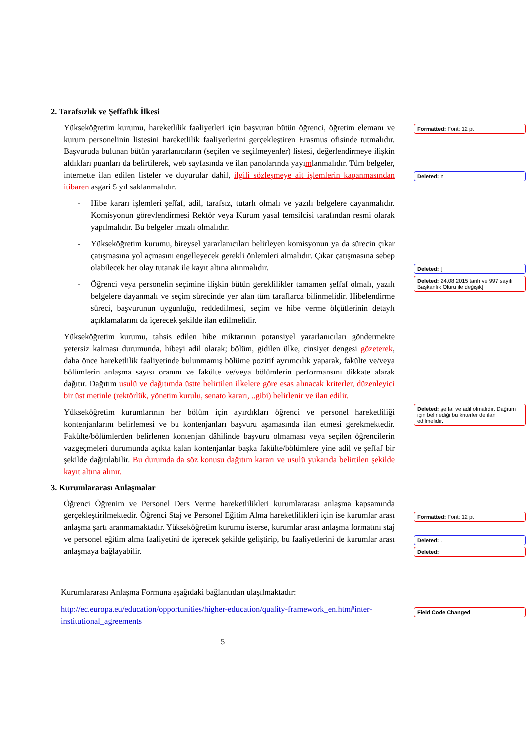2. Tarafsızlık ve Şeffaflık İlkesi
Yükseköğretim kurumu, hareketlilik faaliyetleri için başvuran bütün öğrenci, öğretim elemanı ve kurum personelinin listesini hareketlilik faaliyetlerini gerçekleştiren Erasmus ofisinde tutmalıdır. Başvuruda bulunan bütün yararlanıcıların (seçilen ve seçilmeyenler) listesi, değerlendirmeye ilişkin aldıkları puanları da belirtilerek, web sayfasında ve ilan panolarında yayımlanmalıdır. Tüm belgeler, internette ilan edilen listeler ve duyurular dahil, ilgili sözleşmeye ait işlemlerin kapanmasından itibaren asgari 5 yıl saklanmalıdır.
- Hibe kararı işlemleri şeffaf, adil, tarafsız, tutarlı olmalı ve yazılı belgelere dayanmalıdır. Komisyonun görevlendirmesi Rektör veya Kurum yasal temsilcisi tarafından resmi olarak yapılmalıdır. Bu belgeler imzalı olmalıdır.
- Yükseköğretim kurumu, bireysel yararlanıcıları belirleyen komisyonun ya da sürecin çıkar çatışmasına yol açmasını engelleyecek gerekli önlemleri almalıdır. Çıkar çatışmasına sebep olabilecek her olay tutanak ile kayıt altına alınmalıdır.
- Öğrenci veya personelin seçimine ilişkin bütün gereklilikler tamamen şeffaf olmalı, yazılı belgelere dayanmalı ve seçim sürecinde yer alan tüm taraflarca bilinmelidir. Hibelendirme süreci, başvurunun uygunluğu, reddedilmesi, seçim ve hibe verme ölçütlerinin detaylı açıklamalarını da içerecek şekilde ilan edilmelidir.
Yükseköğretim kurumu, tahsis edilen hibe miktarının potansiyel yararlanıcıları göndermekte yetersiz kalması durumunda, hibeyi adil olarak; bölüm, gidilen ülke, cinsiyet dengesi gözeterek, daha önce hareketlilik faaliyetinde bulunmamış bölüme pozitif ayrımcılık yaparak, fakülte ve/veya bölümlerin anlaşma sayısı oranını ve fakülte ve/veya bölümlerin performansını dikkate alarak dağıtır. Dağıtım usulü ve dağıtımda üstte belirtilen ilkelere göre esas alınacak kriterler, düzenleyici bir üst metinle (rektörlük, yönetim kurulu, senato kararı, ..gibi) belirlenir ve ilan edilir.
Yükseköğretim kurumlarının her bölüm için ayırdıkları öğrenci ve personel hareketliliği kontenjanlarını belirlemesi ve bu kontenjanları başvuru aşamasında ilan etmesi gerekmektedir. Fakülte/bölümlerden belirlenen kontenjan dâhilinde başvuru olmaması veya seçilen öğrencilerin vazgeçmeleri durumunda açıkta kalan kontenjanlar başka fakülte/bölümlere yine adil ve şeffaf bir şekilde dağıtılabilir. Bu durumda da söz konusu dağıtım kararı ve usulü yukarıda belirtilen şekilde kayıt altına alınır.
3. Kurumlararası Anlaşmalar
Öğrenci Öğrenim ve Personel Ders Verme hareketlilikleri kurumlararası anlaşma kapsamında gerçekleştirilmektedir. Öğrenci Staj ve Personel Eğitim Alma hareketlilikleri için ise kurumlar arası anlaşma şartı aranmamaktadır. Yükseköğretim kurumu isterse, kurumlar arası anlaşma formatını staj ve personel eğitim alma faaliyetini de içerecek şekilde geliştirip, bu faaliyetlerini de kurumlar arası anlaşmaya bağlayabilir.
Kurumlararası Anlaşma Formuna aşağıdaki bağlantıdan ulaşılmaktadır:
http://ec.europa.eu/education/opportunities/higher-education/quality-framework_en.htm#inter-institutional_agreements
5
Formatted: Font: 12 pt
Deleted: n
Deleted: [
Deleted: 24.08.2015 tarih ve 997 sayılı Başkanlık Oluru ile değişik]
Deleted: şeffaf ve adil olmalıdır. Dağıtım için belirlediği bu kriterler de ilan edilmelidir.
Formatted: Font: 12 pt
Deleted: .
Deleted:
Field Code Changed